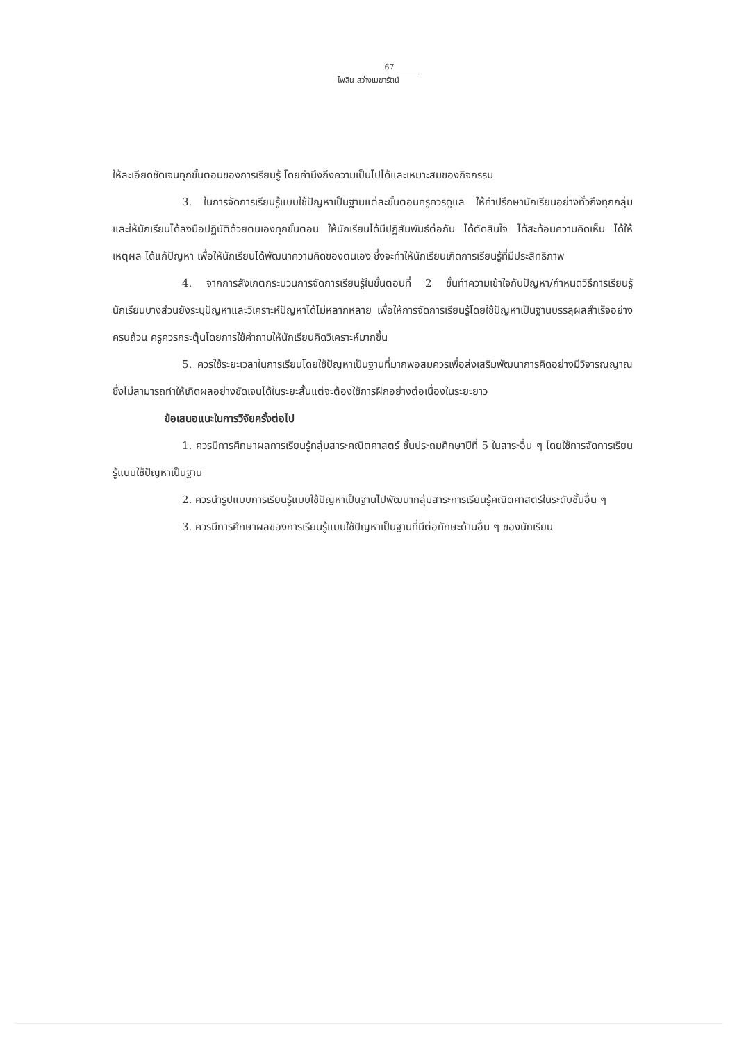67
ไพลิน สว่างเมฆารัตน์
ให้ละเอียดชัดเจนทุกขั้นตอนของการเรียนรู้ โดยคำนึงถึงความเป็นไปได้และเหมาะสมของกิจกรรม
3. ในการจัดการเรียนรู้แบบใช้ปัญหาเป็นฐานแต่ละขั้นตอนครูควรดูแล ให้คำปรึกษานักเรียนอย่างทั่วถึงทุกกลุ่ม และให้นักเรียนได้ลงมือปฏิบัติด้วยตนเองทุกขั้นตอน ให้นักเรียนได้มีปฏิสัมพันธ์ต่อกัน ได้ตัดสินใจ ได้สะท้อนความคิดเห็น ได้ให้เหตุผล ได้แก้ปัญหา เพื่อให้นักเรียนได้พัฒนาความคิดของตนเอง ซึ่งจะทำให้นักเรียนเกิดการเรียนรู้ที่มีประสิทธิภาพ
4. จากการสังเกตกระบวนการจัดการเรียนรู้ในขั้นตอนที่ 2 ขั้นทำความเข้าใจกับปัญหา/กำหนดวิธีการเรียนรู้ นักเรียนบางส่วนยังระบุปัญหาและวิเคราะห์ปัญหาได้ไม่หลากหลาย เพื่อให้การจัดการเรียนรู้โดยใช้ปัญหาเป็นฐานบรรลุผลสำเร็จอย่างครบถ้วน ครูควรกระตุ้นโดยการใช้คำถามให้นักเรียนคิดวิเคราะห์มากขึ้น
5. ควรใช้ระยะเวลาในการเรียนโดยใช้ปัญหาเป็นฐานที่มากพอสมควรเพื่อส่งเสริมพัฒนาการคิดอย่างมีวิจารณญาณ ซึ่งไม่สามารถทำให้เกิดผลอย่างชัดเจนได้ในระยะสั้นแต่จะต้องใช้การฝึกอย่างต่อเนื่องในระยะยาว
ข้อเสนอแนะในการวิจัยครั้งต่อไป
1. ควรมีการศึกษาผลการเรียนรู้กลุ่มสาระคณิตศาสตร์ ชั้นประถมศึกษาปีที่ 5 ในสาระอื่น ๆ โดยใช้การจัดการเรียนรู้แบบใช้ปัญหาเป็นฐาน
2. ควรนำรูปแบบการเรียนรู้แบบใช้ปัญหาเป็นฐานไปพัฒนากลุ่มสาระการเรียนรู้คณิตศาสตร์ในระดับชั้นอื่น ๆ
3. ควรมีการศึกษาผลของการเรียนรู้แบบใช้ปัญหาเป็นฐานที่มีต่อทักษะด้านอื่น ๆ ของนักเรียน